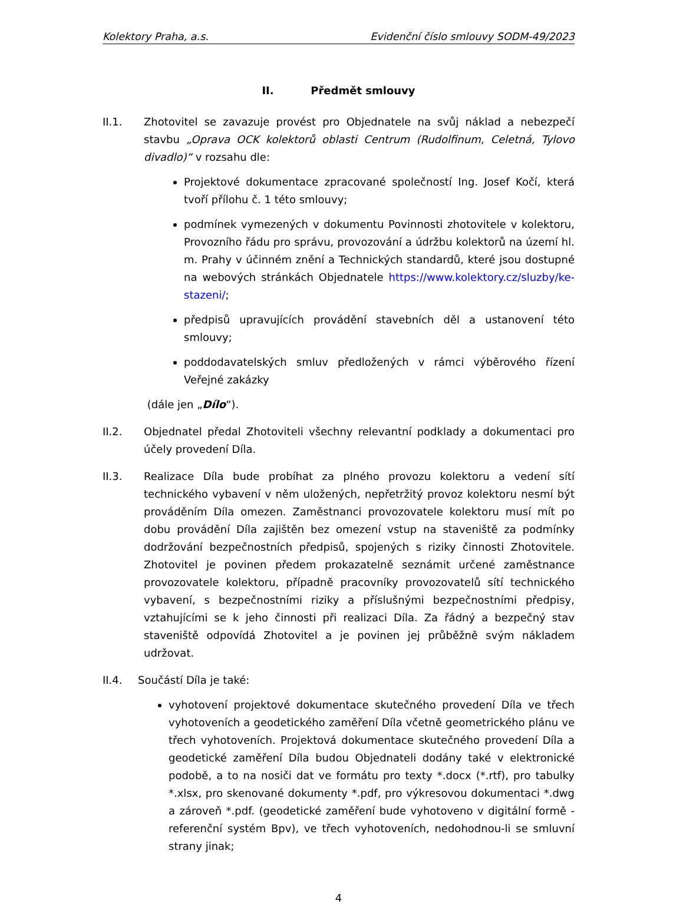Kolektory Praha, a.s. Evidenční číslo smlouvy SODM-49/2023
II. Předmět smlouvy
II.1. Zhotovitel se zavazuje provést pro Objednatele na svůj náklad a nebezpečí stavbu „Oprava OCK kolektorů oblasti Centrum (Rudolfinum, Celetná, Tylovo divadlo)“ v rozsahu dle:
Projektové dokumentace zpracované společností Ing. Josef Kočí, která tvoří přílohu č. 1 této smlouvy;
podmínek vymezených v dokumentu Povinnosti zhotovitele v kolektoru, Provozního řádu pro správu, provozování a údržbu kolektorů na území hl. m. Prahy v účinném znění a Technických standardů, které jsou dostupné na webových stránkách Objednatele https://www.kolektory.cz/sluzby/ke-stazeni/;
předpisů upravujících provádění stavebních děl a ustanovení této smlouvy;
poddodavatelských smluv předložených v rámci výběrového řízení Veřejné zakázky
(dále jen „Dílo“).
II.2. Objednatel předal Zhotoviteli všechny relevantní podklady a dokumentaci pro účely provedení Díla.
II.3. Realizace Díla bude probíhat za plného provozu kolektoru a vedení sítí technického vybavení v něm uložených, nepřetržitý provoz kolektoru nesmí být prováděním Díla omezen. Zaměstnanci provozovatele kolektoru musí mít po dobu provádění Díla zajištěn bez omezení vstup na staveniště za podmínky dodržování bezpečnostních předpisů, spojených s riziky činnosti Zhotovitele. Zhotovitel je povinen předem prokazatelně seznámit určené zaměstnance provozovatele kolektoru, případně pracovníky provozovatelů sítí technického vybavení, s bezpečnostními riziky a příslušnými bezpečnostními předpisy, vztahujícími se k jeho činnosti při realizaci Díla. Za řádný a bezpečný stav staveniště odpovídá Zhotovitel a je povinen jej průběžně svým nákladem udržovat.
II.4. Součástí Díla je také:
vyhotovení projektové dokumentace skutečného provedení Díla ve třech vyhotoveních a geodetického zaměření Díla včetně geometrického plánu ve třech vyhotoveních. Projektová dokumentace skutečného provedení Díla a geodetické zaměření Díla budou Objednateli dodány také v elektronické podobě, a to na nosiči dat ve formátu pro texty *.docx (*.rtf), pro tabulky *.xlsx, pro skenované dokumenty *.pdf, pro výkresovou dokumentaci *.dwg a zároveň *.pdf. (geodetické zaměření bude vyhotoveno v digitální formě - referenční systém Bpv), ve třech vyhotoveních, nedohodnou-li se smluvní strany jinak;
4